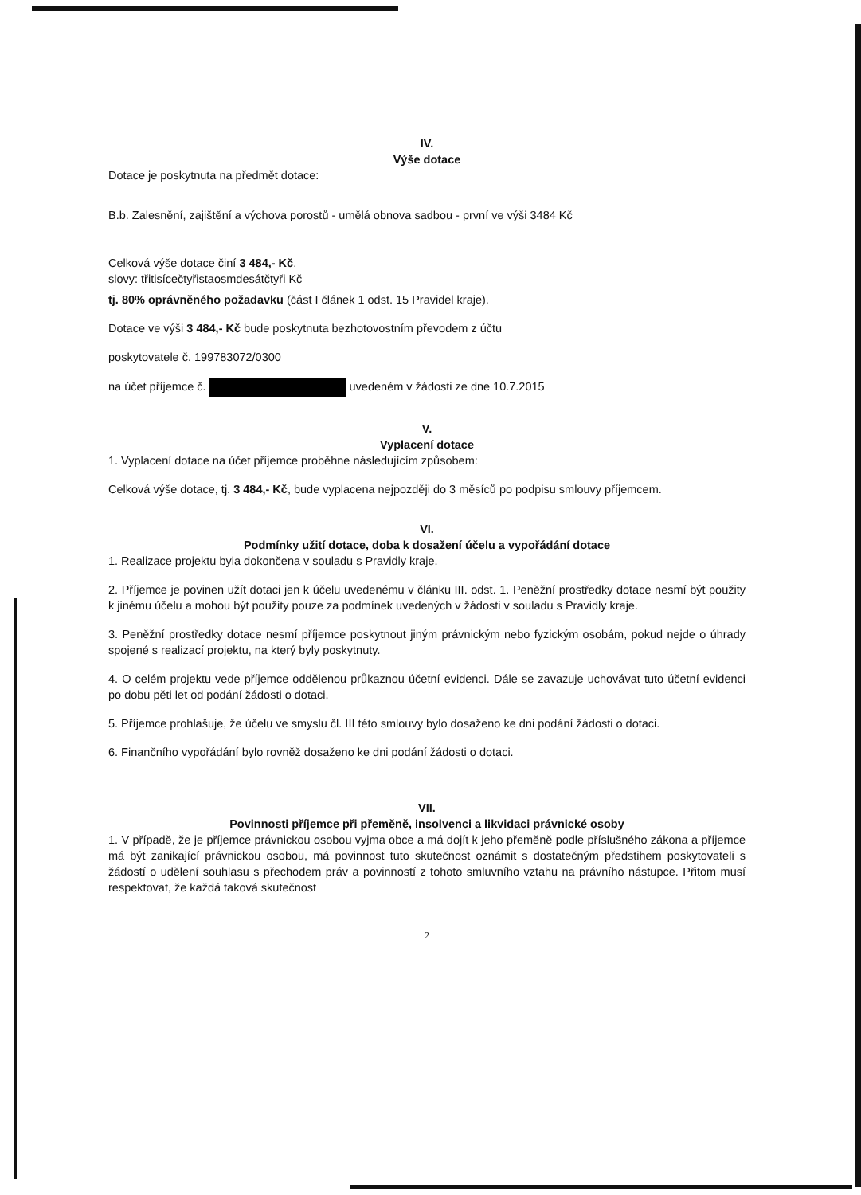IV.
Výše dotace
Dotace je poskytnuta na předmět dotace:
B.b. Zalesnění, zajištění a výchova porostů - umělá obnova sadbou - první ve výši 3484 Kč
Celková výše dotace činí 3 484,- Kč,
slovy: třitisícečtyřistaosmdesátčtyři Kč
tj. 80% oprávněného požadavku (část I článek 1 odst. 15 Pravidel kraje).
Dotace ve výši 3 484,- Kč bude poskytnuta bezhotovostním převodem z účtu
poskytovatele č. 199783072/0300
na účet příjemce č. uvedeném v žádosti ze dne 10.7.2015
V.
Vyplacení dotace
1. Vyplacení dotace na účet příjemce proběhne následujícím způsobem:
Celková výše dotace, tj. 3 484,- Kč, bude vyplacena nejpozději do 3 měsíců po podpisu smlouvy příjemcem.
VI.
Podmínky užití dotace, doba k dosažení účelu a vypořádání dotace
1. Realizace projektu byla dokončena v souladu s Pravidly kraje.
2. Příjemce je povinen užít dotaci jen k účelu uvedenému v článku III. odst. 1. Peněžní prostředky dotace nesmí být použity k jinému účelu a mohou být použity pouze za podmínek uvedených v žádosti v souladu s Pravidly kraje.
3. Peněžní prostředky dotace nesmí příjemce poskytnout jiným právnickým nebo fyzickým osobám, pokud nejde o úhrady spojené s realizací projektu, na který byly poskytnuty.
4. O celém projektu vede příjemce oddělenou průkaznou účetní evidenci. Dále se zavazuje uchovávat tuto účetní evidenci po dobu pěti let od podání žádosti o dotaci.
5. Příjemce prohlašuje, že účelu ve smyslu čl. III této smlouvy bylo dosaženo ke dni podání žádosti o dotaci.
6. Finančního vypořádání bylo rovněž dosaženo ke dni podání žádosti o dotaci.
VII.
Povinnosti příjemce při přeměně, insolvenci a likvidaci právnické osoby
1. V případě, že je příjemce právnickou osobou vyjma obce a má dojít k jeho přeměně podle příslušného zákona a příjemce má být zanikající právnickou osobou, má povinnost tuto skutečnost oznámit s dostatečným předstihem poskytovateli s žádostí o udělení souhlasu s přechodem práv a povinností z tohoto smluvního vztahu na právního nástupce. Přitom musí respektovat, že každá taková skutečnost
2